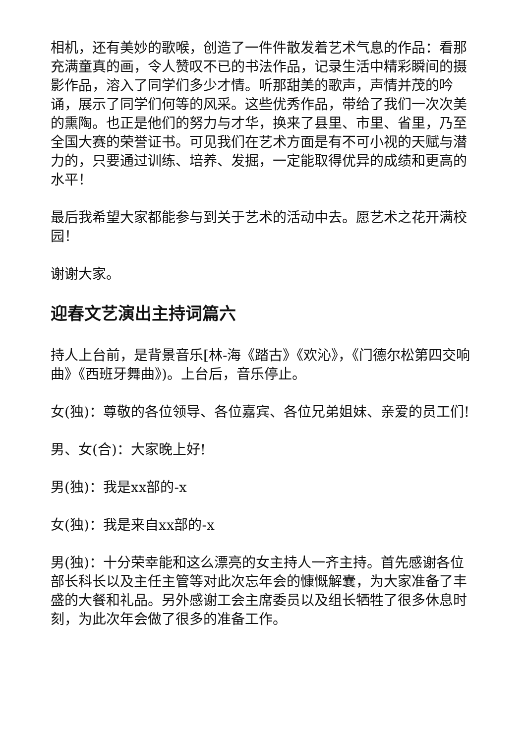相机，还有美妙的歌喉，创造了一件件散发着艺术气息的作品：看那充满童真的画，令人赞叹不已的书法作品，记录生活中精彩瞬间的摄影作品，溶入了同学们多少才情。听那甜美的歌声，声情并茂的吟诵，展示了同学们何等的风采。这些优秀作品，带给了我们一次次美的熏陶。也正是他们的努力与才华，换来了县里、市里、省里，乃至全国大赛的荣誉证书。可见我们在艺术方面是有不可小视的天赋与潜力的，只要通过训练、培养、发掘，一定能取得优异的成绩和更高的水平！
最后我希望大家都能参与到关于艺术的活动中去。愿艺术之花开满校园！
谢谢大家。
迎春文艺演出主持词篇六
持人上台前，是背景音乐[林-海《踏古》《欢沁》，《门德尔松第四交响曲》《西班牙舞曲》)。上台后，音乐停止。
女(独)：尊敬的各位领导、各位嘉宾、各位兄弟姐妹、亲爱的员工们!
男、女(合)：大家晚上好!
男(独)：我是xx部的-x
女(独)：我是来自xx部的-x
男(独)：十分荣幸能和这么漂亮的女主持人一齐主持。首先感谢各位部长科长以及主任主管等对此次忘年会的慷慨解囊，为大家准备了丰盛的大餐和礼品。另外感谢工会主席委员以及组长牺牲了很多休息时刻，为此次年会做了很多的准备工作。